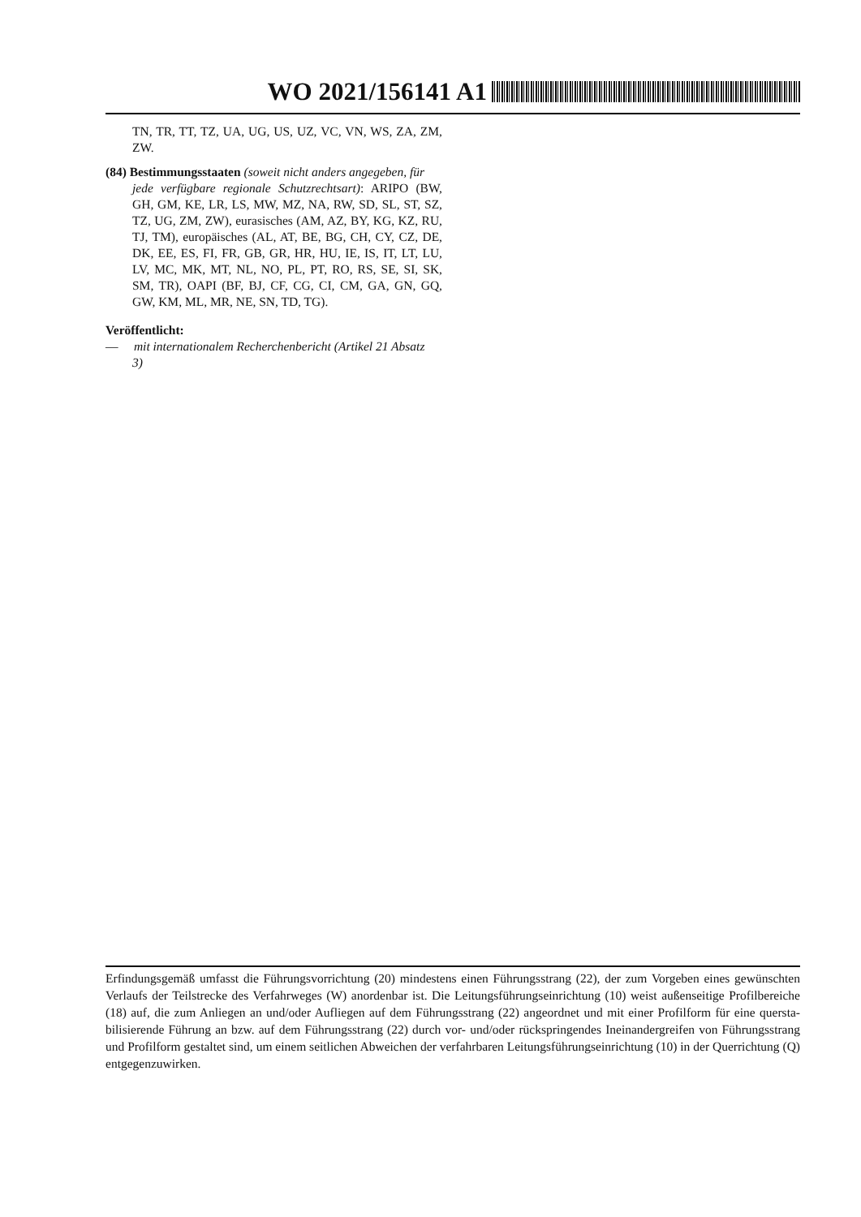WO 2021/156141 A1
TN, TR, TT, TZ, UA, UG, US, UZ, VC, VN, WS, ZA, ZM, ZW.
(84) Bestimmungsstaaten (soweit nicht anders angegeben, für
jede verfügbare regionale Schutzrechtsart): ARIPO (BW, GH, GM, KE, LR, LS, MW, MZ, NA, RW, SD, SL, ST, SZ, TZ, UG, ZM, ZW), eurasisches (AM, AZ, BY, KG, KZ, RU, TJ, TM), europäisches (AL, AT, BE, BG, CH, CY, CZ, DE, DK, EE, ES, FI, FR, GB, GR, HR, HU, IE, IS, IT, LT, LU, LV, MC, MK, MT, NL, NO, PL, PT, RO, RS, SE, SI, SK, SM, TR), OAPI (BF, BJ, CF, CG, CI, CM, GA, GN, GQ, GW, KM, ML, MR, NE, SN, TD, TG).
Veröffentlicht:
— mit internationalem Recherchenbericht (Artikel 21 Absatz
3)
Erfindungsgemäß umfasst die Führungsvorrichtung (20) mindestens einen Führungsstrang (22), der zum Vorgeben eines gewünschten Verlaufs der Teilstrecke des Verfahrweges (W) anordenbar ist. Die Leitungsführungseinrichtung (10) weist außenseitige Profilbereiche (18) auf, die zum Anliegen an und/oder Aufliegen auf dem Führungsstrang (22) angeordnet und mit einer Profilform für eine quersta-bilisierende Führung an bzw. auf dem Führungsstrang (22) durch vor- und/oder rückspringendes Ineinandergreifen von Führungsstrang und Profilform gestaltet sind, um einem seitlichen Abweichen der verfahrbaren Leitungsführungseinrichtung (10) in der Querrichtung (Q) entgegenzuwirken.